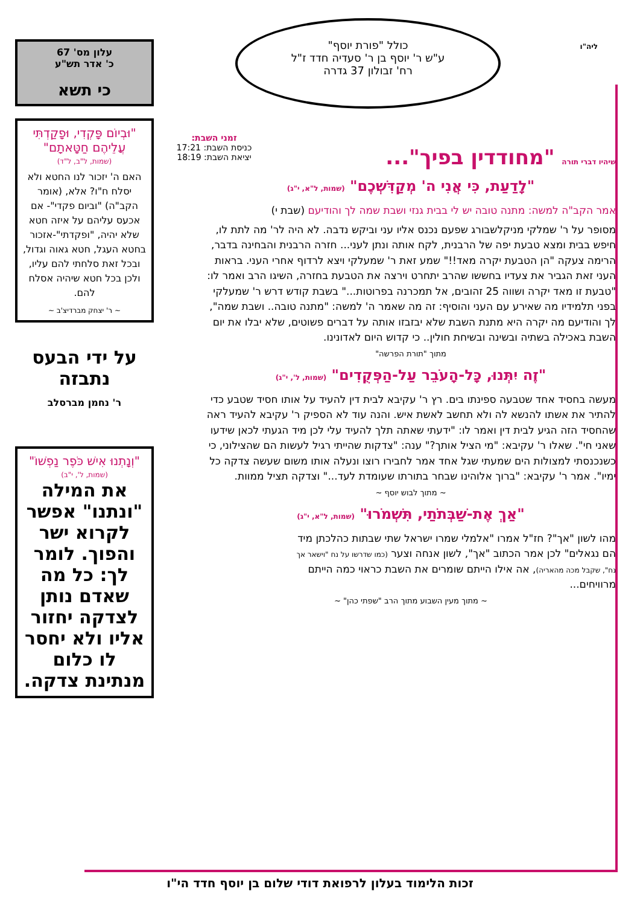עלון מס' 67
כ' אדר תש"ע
כי תשא
"וּבְיוֹם פָּקְדִי, וּפָקַדְתִּי עֲלֵיהֶם חַטָּאתָם"
(שמות, ל"ב, ל"ד)
האם ה' יזכור לנו החטא ולא יסלח ח"ו? אלא, (אומר הקב"ה) "וביום פקדי"- אם אכעס עליהם על איזה חטא שלא יהיה, "ופקדתי"-אזכור בחטא העגל, חטא גאוה וגדול, ובכל זאת סלחתי להם עליו, ולכן בכל חטא שיהיה אסלח להם.
~ ר' יצחק מברדיצ'ב ~
על ידי הבעס נתבזה
ר' נחמן מברסלב
"וְנָתְנוּ אִישׁ כֹּפֶר נַפְשׁוֹ"
(שמות, ל', י"ב)
את המילה "ונתנו" אפשר לקרוא ישר והפוך. לומר לך: כל מה שאדם נותן לצדקה יחזור אליו ולא יחסר לו כלום מנתינת צדקה.
ליה"ו
כולל "פורת יוסף"
ע"ש ר' יוסף בן ר' סעדיה חדד ז"ל
רח' זבולון 37 גדרה
זמני השבת:
כניסת השבת: 17:21
יציאת השבת: 18:19
שיהיו דברי תורה "מחודדין בפיך"...
"לָדַעַת, כִּי אֲנִי ה' מְקַדִּשְׁכֶם" (שמות, ל"א, י"ג)
אמר הקב"ה למשה: מתנה טובה יש לי בבית גנזי ושבת שמה לך והודיעם (שבת י)
מסופר על ר' שמלקי מניקלשבורג שפעם נכנס אליו עני וביקש נדבה. לא היה לר' מה לתת לו, חיפש בבית ומצא טבעת יפה של הרבנית, לקח אותה ונתן לעני... חזרה הרבנית והבחינה בדבר, הרימה צעקה "הן הטבעת יקרה מאד!!" שמע זאת ר' שמעלקי ויצא לרדוף אחרי העני. בראות העני זאת הגביר את צעדיו בחששו שהרב יתחרט וירצה את הטבעת בחזרה, השיגו הרב ואמר לו: "טבעת זו מאד יקרה ושווה 25 זהובים, אל תמכרנה בפרוטות..." בשבת קודש דרש ר' שמעלקי בפני תלמידיו מה שאירע עם העני והוסיף: זה מה שאמר ה' למשה: "מתנה טובה.. ושבת שמה", לך והודיעם מה יקרה היא מתנת השבת שלא יבזבזו אותה על דברים פשוטים, שלא יבלו את יום השבת באכילה בשתיה ובשינה ובשיחת חולין.. כי קדוש היום לאדונינו.
מתוך "תורת הפרשה"
"זֶה יִתְּנוּ, כָּל-הָעֹבֵר עַל-הַפְּקֻדִים" (שמות, ל', י"ג)
מעשה בחסיד אחד שטבעה ספינתו בים. רץ ר' עקיבא לבית דין להעיד על אותו חסיד שטבע כדי להתיר את אשתו להנשא לה ולא תחשב לאשת איש. והנה עוד לא הספיק ר' עקיבא להעיד ראה שהחסיד הזה הגיע לבית דין ואמר לו: "ידעתי שאתה תלך להעיד עלי לכן מיד הגעתי לכאן שידעו שאני חי". שאלו ר' עקיבא: "מי הציל אותך?" ענה: "צדקות שהייתי רגיל לעשות הם שהצילוני, כי כשנכנסתי למצולות הים שמעתי שגל אחד אמר לחבירו רוצו ונעלה אותו משום שעשה צדקה כל ימיו". אמר ר' עקיבא: "ברוך אלוהינו שבחר בתורתו שעומדת לעד..." וצדקה תציל ממוות.
~ מתוך לבוש יוסף ~
"אַךְ אֶת-שַׁבְּתֹתַי, תִּשְׁמֹרוּ" (שמות, ל"א, י"ג)
מהו לשון "אך"? חז"ל אמרו "אלמלי שמרו ישראל שתי שבתות כהלכתן מיד הם נגאלים" לכן אמר הכתוב "אך", לשון אנחה וצער (כמו שדרשו על נח "וישאר אך נח", שקבל מכה מהאריה), אה אילו הייתם שומרים את השבת כראוי כמה הייתם מרוויחים...
~ מתוך מעין השבוע מתוך הרב "שפתי כהן" ~
זכות הלימוד בעלון לרפואת דודי שלום בן יוסף חדד הי"ו